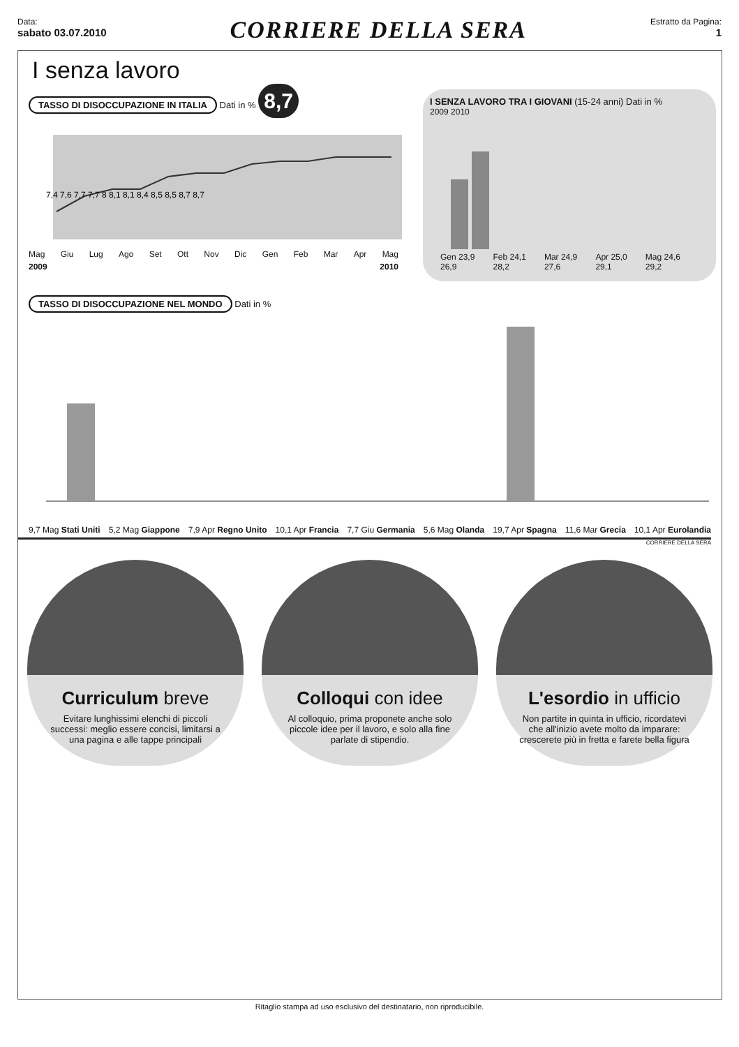Data:
sabato 03.07.2010
CORRIERE DELLA SERA
Estratto da Pagina:
1
I senza lavoro
TASSO DI DISOCCUPAZIONE IN ITALIA Dati in % 8,7
7,4 7,6 7,7 7,7 8 8,1 8,1 8,4 8,5 8,5 8,7 8,7
Mag Giu Lug Ago Set Ott Nov Dic Gen Feb Mar Apr Mag
2009 2010
I SENZA LAVORO TRA I GIOVANI (15-24 anni) Dati in %
2009 2010
Gen 23,9 26,9 Feb 24,1 28,2 Mar 24,9 27,6 Apr 25,0 29,1 Mag 24,6 29,2
TASSO DI DISOCCUPAZIONE NEL MONDO Dati in %
9,7 Mag Stati Uniti 5,2 Mag Giappone 7,9 Apr Regno Unito 10,1 Apr Francia 7,7 Giu Germania 5,6 Mag Olanda 19,7 Apr Spagna 11,6 Mar Grecia 10,1 Apr Eurolandia
CORRIERE DELLA SERA
Curriculum breve
Evitare lunghissimi elenchi di piccoli successi: meglio essere concisi, limitarsi a una pagina e alle tappe principali
Colloqui con idee
Al colloquio, prima proponete anche solo piccole idee per il lavoro, e solo alla fine parlate di stipendio.
L'esordio in ufficio
Non partite in quinta in ufficio, ricordatevi che all'inizio avete molto da imparare: crescerete più in fretta e farete bella figura
Ritaglio stampa ad uso esclusivo del destinatario, non riproducibile.